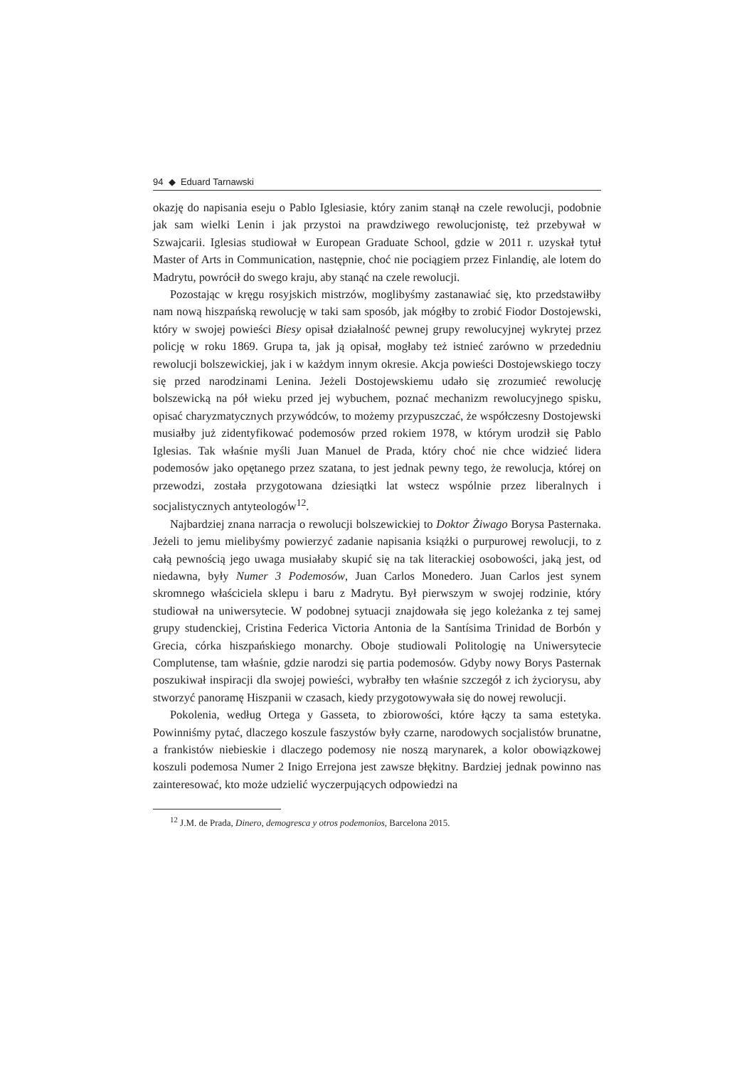94 ◆ Eduard Tarnawski
okazję do napisania eseju o Pablo Iglesiasie, który zanim stanął na czele rewolucji, podobnie jak sam wielki Lenin i jak przystoi na prawdziwego rewolucjonistę, też przebywał w Szwajcarii. Iglesias studiował w European Graduate School, gdzie w 2011 r. uzyskał tytuł Master of Arts in Communication, następnie, choć nie pociągiem przez Finlandię, ale lotem do Madrytu, powrócił do swego kraju, aby stanąć na czele rewolucji.
Pozostając w kręgu rosyjskich mistrzów, moglibyśmy zastanawiać się, kto przedstawiłby nam nową hiszpańską rewolucję w taki sam sposób, jak mógłby to zrobić Fiodor Dostojewski, który w swojej powieści Biesy opisał działalność pewnej grupy rewolucyjnej wykrytej przez policję w roku 1869. Grupa ta, jak ją opisał, mogłaby też istnieć zarówno w przededniu rewolucji bolszewickiej, jak i w każdym innym okresie. Akcja powieści Dostojewskiego toczy się przed narodzinami Lenina. Jeżeli Dostojewskiemu udało się zrozumieć rewolucję bolszewicką na pół wieku przed jej wybuchem, poznać mechanizm rewolucyjnego spisku, opisać charyzmatycznych przywódców, to możemy przypuszczać, że współczesny Dostojewski musiałby już zidentyfikować podemosów przed rokiem 1978, w którym urodził się Pablo Iglesias. Tak właśnie myśli Juan Manuel de Prada, który choć nie chce widzieć lidera podemosów jako opętanego przez szatana, to jest jednak pewny tego, że rewolucja, której on przewodzi, została przygotowana dziesiątki lat wstecz wspólnie przez liberalnych i socjalistycznych antyteologów<sup>12</sup>.
Najbardziej znana narracja o rewolucji bolszewickiej to Doktor Żiwago Borysa Pasternaka. Jeżeli to jemu mielibyśmy powierzyć zadanie napisania książki o purpurowej rewolucji, to z całą pewnością jego uwaga musiałaby skupić się na tak literackiej osobowości, jaką jest, od niedawna, były Numer 3 Podemosów, Juan Carlos Monedero. Juan Carlos jest synem skromnego właściciela sklepu i baru z Madrytu. Był pierwszym w swojej rodzinie, który studiował na uniwersytecie. W podobnej sytuacji znajdowała się jego koleżanka z tej samej grupy studenckiej, Cristina Federica Victoria Antonia de la Santísima Trinidad de Borbón y Grecia, córka hiszpańskiego monarchy. Oboje studiowali Politologię na Uniwersytecie Complutense, tam właśnie, gdzie narodzi się partia podemosów. Gdyby nowy Borys Pasternak poszukiwał inspiracji dla swojej powieści, wybrałby ten właśnie szczegół z ich życiorysu, aby stworzyć panoramę Hiszpanii w czasach, kiedy przygotowywała się do nowej rewolucji.
Pokolenia, według Ortega y Gasseta, to zbiorowości, które łączy ta sama estetyka. Powinniśmy pytać, dlaczego koszule faszystów były czarne, narodowych socjalistów brunatne, a frankistów niebieskie i dlaczego podemosy nie noszą marynarek, a kolor obowiązkowej koszuli podemosa Numer 2 Inigo Errejona jest zawsze błękitny. Bardziej jednak powinno nas zainteresować, kto może udzielić wyczerpujących odpowiedzi na
<sup>12</sup> J.M. de Prada, Dinero, demogresca y otros podemonios, Barcelona 2015.